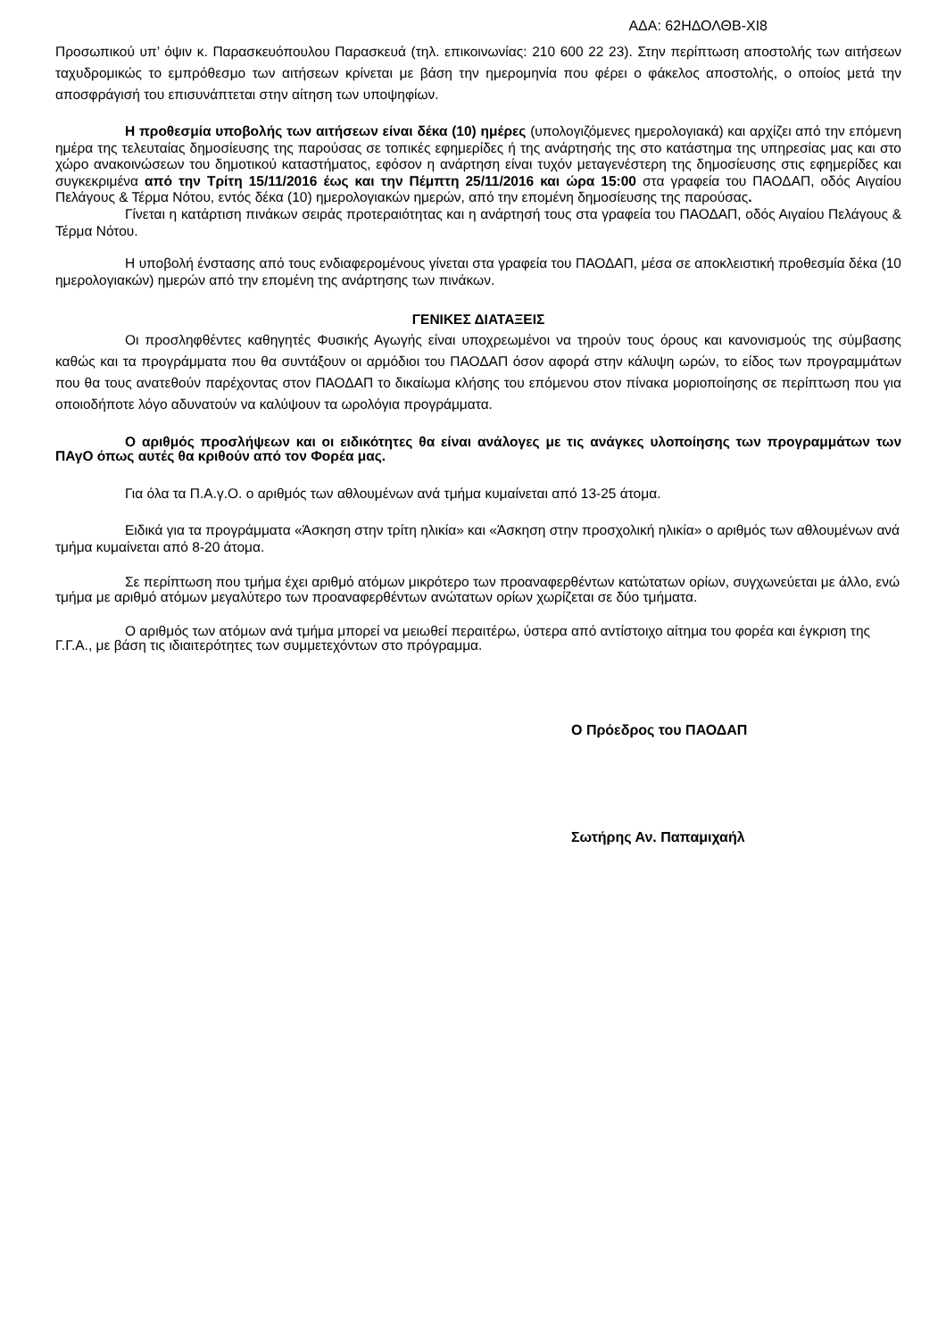ΑΔΑ: 62ΗΔΟΛΘΒ-ΧΙ8
Προσωπικού υπ’ όψιν κ. Παρασκευόπουλου Παρασκευά (τηλ. επικοινωνίας: 210 600 22 23). Στην περίπτωση αποστολής των αιτήσεων ταχυδρομικώς το εμπρόθεσμο των αιτήσεων κρίνεται με βάση την ημερομηνία που φέρει ο φάκελος αποστολής, ο οποίος μετά την αποσφράγισή του επισυνάπτεται στην αίτηση των υποψηφίων.
Η προθεσμία υποβολής των αιτήσεων είναι δέκα (10) ημέρες (υπολογιζόμενες ημερολογιακά) και αρχίζει από την επόμενη ημέρα της τελευταίας δημοσίευσης της παρούσας σε τοπικές εφημερίδες ή της ανάρτησής της στο κατάστημα της υπηρεσίας μας και στο χώρο ανακοινώσεων του δημοτικού καταστήματος, εφόσον η ανάρτηση είναι τυχόν μεταγενέστερη της δημοσίευσης στις εφημερίδες και συγκεκριμένα από την Τρίτη 15/11/2016 έως και την Πέμπτη 25/11/2016 και ώρα 15:00 στα γραφεία του ΠΑΟΔΑΠ, οδός Αιγαίου Πελάγους & Τέρμα Νότου, εντός δέκα (10) ημερολογιακών ημερών, από την επομένη δημοσίευσης της παρούσας.
Γίνεται η κατάρτιση πινάκων σειράς προτεραιότητας και η ανάρτησή τους στα γραφεία του ΠΑΟΔΑΠ, οδός Αιγαίου Πελάγους & Τέρμα Νότου.
Η υποβολή ένστασης από τους ενδιαφερομένους γίνεται στα γραφεία του ΠΑΟΔΑΠ, μέσα σε αποκλειστική προθεσμία δέκα (10 ημερολογιακών) ημερών από την επομένη της ανάρτησης των πινάκων.
ΓΕΝΙΚΕΣ ΔΙΑΤΑΞΕΙΣ
Οι προσληφθέντες καθηγητές Φυσικής Αγωγής είναι υποχρεωμένοι να τηρούν τους όρους και κανονισμούς της σύμβασης καθώς και τα προγράμματα που θα συντάξουν οι αρμόδιοι του ΠΑΟΔΑΠ όσον αφορά στην κάλυψη ωρών, το είδος των προγραμμάτων που θα τους ανατεθούν παρέχοντας στον ΠΑΟΔΑΠ το δικαίωμα κλήσης του επόμενου στον πίνακα μοριοποίησης σε περίπτωση που για οποιοδήποτε λόγο αδυνατούν να καλύψουν τα ωρολόγια προγράμματα.
Ο αριθμός προσλήψεων και οι ειδικότητες θα είναι ανάλογες με τις ανάγκες υλοποίησης των προγραμμάτων των ΠΑγΟ όπως αυτές θα κριθούν από τον Φορέα μας.
Για όλα τα Π.Α.γ.Ο. ο αριθμός των αθλουμένων ανά τμήμα κυμαίνεται από 13-25 άτομα.
Ειδικά για τα προγράμματα «Άσκηση στην τρίτη ηλικία» και «Άσκηση στην προσχολική ηλικία» ο αριθμός των αθλουμένων ανά τμήμα κυμαίνεται από 8-20 άτομα.
Σε περίπτωση που τμήμα έχει αριθμό ατόμων μικρότερο των προαναφερθέντων κατώτατων ορίων, συγχωνεύεται με άλλο, ενώ τμήμα με αριθμό ατόμων μεγαλύτερο των προαναφερθέντων ανώτατων ορίων χωρίζεται σε δύο τμήματα.
Ο αριθμός των ατόμων ανά τμήμα μπορεί να μειωθεί περαιτέρω, ύστερα από αντίστοιχο αίτημα του φορέα και έγκριση της Γ.Γ.Α., με βάση τις ιδιαιτερότητες των συμμετεχόντων στο πρόγραμμα.
Ο Πρόεδρος του ΠΑΟΔΑΠ
Σωτήρης Αν. Παπαμιχαήλ